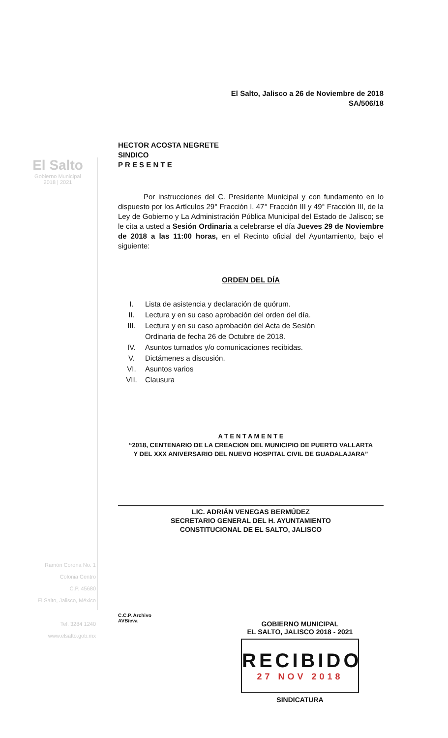El Salto
Gobierno Municipal
2018 | 2021
Ramón Corona No. 1
Colonia Centro
C.P. 45680
El Salto, Jalisco, México
Tel. 3284 1240
www.elsalto.gob.mx
El Salto, Jalisco a 26 de Noviembre de 2018
SA/506/18
HECTOR ACOSTA NEGRETE
SINDICO
P R E S E N T E
Por instrucciones del C. Presidente Municipal y con fundamento en lo dispuesto por los Artículos 29° Fracción I, 47° Fracción III y 49° Fracción III, de la Ley de Gobierno y La Administración Pública Municipal del Estado de Jalisco; se le cita a usted a Sesión Ordinaria a celebrarse el día Jueves 29 de Noviembre de 2018 a las 11:00 horas, en el Recinto oficial del Ayuntamiento, bajo el siguiente:
ORDEN DEL DÍA
I. Lista de asistencia y declaración de quórum.
II. Lectura y en su caso aprobación del orden del día.
III. Lectura y en su caso aprobación del Acta de Sesión
Ordinaria de fecha 26 de Octubre de 2018.
IV. Asuntos turnados y/o comunicaciones recibidas.
V. Dictámenes a discusión.
VI. Asuntos varios
VII. Clausura
A T E N T A M E N T E
“2018, CENTENARIO DE LA CREACION DEL MUNICIPIO DE PUERTO VALLARTA
Y DEL XXX ANIVERSARIO DEL NUEVO HOSPITAL CIVIL DE GUADALAJARA”
LIC. ADRIÁN VENEGAS BERMÚDEZ
SECRETARIO GENERAL DEL H. AYUNTAMIENTO
CONSTITUCIONAL DE EL SALTO, JALISCO
C.C.P. Archivo
AVB/eva
GOBIERNO MUNICIPAL
EL SALTO, JALISCO 2018 - 2021
RECIBIDO
27 NOV 2018
SINDICATURA